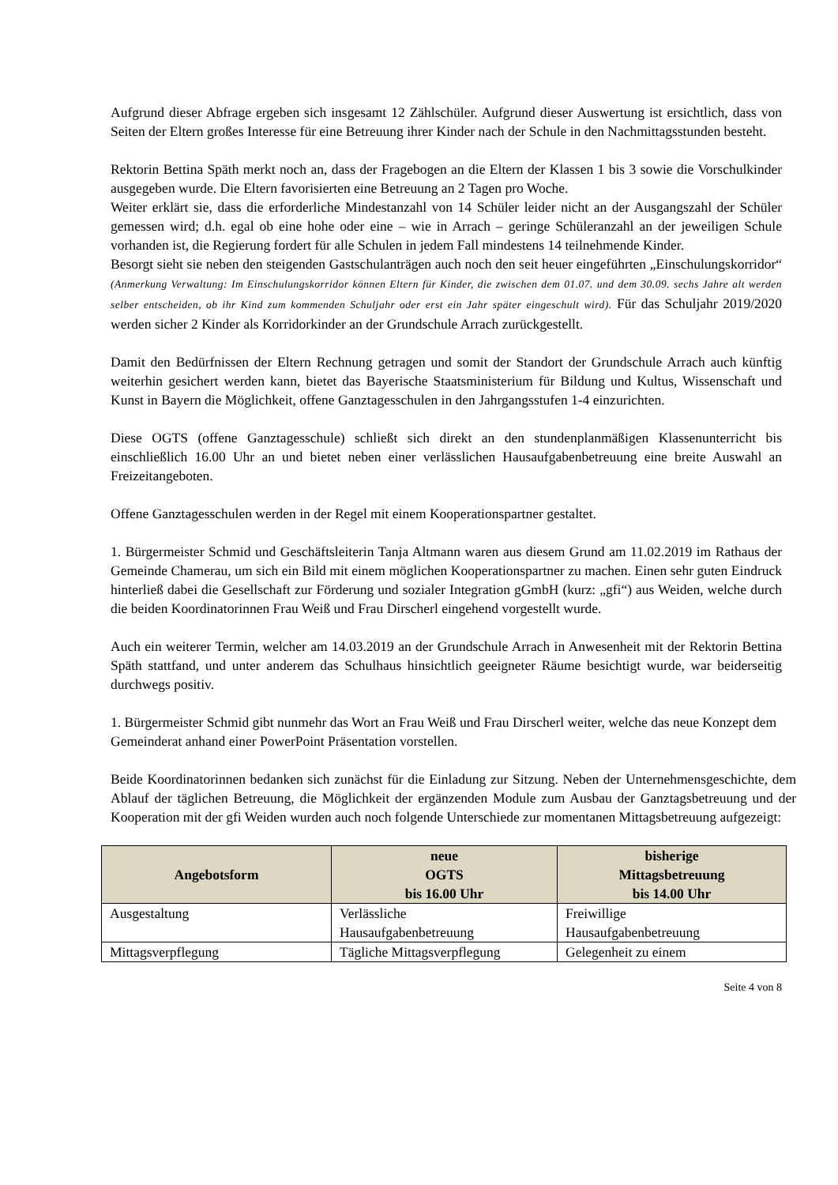Aufgrund dieser Abfrage ergeben sich insgesamt 12 Zählschüler. Aufgrund dieser Auswertung ist ersichtlich, dass von Seiten der Eltern großes Interesse für eine Betreuung ihrer Kinder nach der Schule in den Nachmittagsstunden besteht.
Rektorin Bettina Späth merkt noch an, dass der Fragebogen an die Eltern der Klassen 1 bis 3 sowie die Vorschulkinder ausgegeben wurde. Die Eltern favorisierten eine Betreuung an 2 Tagen pro Woche.
Weiter erklärt sie, dass die erforderliche Mindestanzahl von 14 Schüler leider nicht an der Ausgangszahl der Schüler gemessen wird; d.h. egal ob eine hohe oder eine – wie in Arrach – geringe Schüleranzahl an der jeweiligen Schule vorhanden ist, die Regierung fordert für alle Schulen in jedem Fall mindestens 14 teilnehmende Kinder.
Besorgt sieht sie neben den steigenden Gastschulanträgen auch noch den seit heuer eingeführten „Einschulungskorridor“ (Anmerkung Verwaltung: Im Einschulungskorridor können Eltern für Kinder, die zwischen dem 01.07. und dem 30.09. sechs Jahre alt werden selber entscheiden, ob ihr Kind zum kommenden Schuljahr oder erst ein Jahr später eingeschult wird). Für das Schuljahr 2019/2020 werden sicher 2 Kinder als Korridorkinder an der Grundschule Arrach zurückgestellt.
Damit den Bedürfnissen der Eltern Rechnung getragen und somit der Standort der Grundschule Arrach auch künftig weiterhin gesichert werden kann, bietet das Bayerische Staatsministerium für Bildung und Kultus, Wissenschaft und Kunst in Bayern die Möglichkeit, offene Ganztagesschulen in den Jahrgangsstufen 1-4 einzurichten.
Diese OGTS (offene Ganztagesschule) schließt sich direkt an den stundenplanmäßigen Klassenunterricht bis einschließlich 16.00 Uhr an und bietet neben einer verlässlichen Hausaufgabenbetreuung eine breite Auswahl an Freizeitangeboten.
Offene Ganztagesschulen werden in der Regel mit einem Kooperationspartner gestaltet.
1. Bürgermeister Schmid und Geschäftsleiterin Tanja Altmann waren aus diesem Grund am 11.02.2019 im Rathaus der Gemeinde Chamerau, um sich ein Bild mit einem möglichen Kooperationspartner zu machen. Einen sehr guten Eindruck hinterließ dabei die Gesellschaft zur Förderung und sozialer Integration gGmbH (kurz: „gfi“) aus Weiden, welche durch die beiden Koordinatorinnen Frau Weiß und Frau Dirscherl eingehend vorgestellt wurde.
Auch ein weiterer Termin, welcher am 14.03.2019 an der Grundschule Arrach in Anwesenheit mit der Rektorin Bettina Späth stattfand, und unter anderem das Schulhaus hinsichtlich geeigneter Räume besichtigt wurde, war beiderseitig durchwegs positiv.
1. Bürgermeister Schmid gibt nunmehr das Wort an Frau Weiß und Frau Dirscherl weiter, welche das neue Konzept dem Gemeinderat anhand einer PowerPoint Präsentation vorstellen.
Beide Koordinatorinnen bedanken sich zunächst für die Einladung zur Sitzung. Neben der Unternehmensgeschichte, dem Ablauf der täglichen Betreuung, die Möglichkeit der ergänzenden Module zum Ausbau der Ganztagsbetreuung und der Kooperation mit der gfi Weiden wurden auch noch folgende Unterschiede zur momentanen Mittagsbetreuung aufgezeigt:
| Angebotsform | neue OGTS bis 16.00 Uhr | bisherige Mittagsbetreuung bis 14.00 Uhr |
| --- | --- | --- |
| Ausgestaltung | Verlässliche Hausaufgabenbetreuung | Freiwillige Hausaufgabenbetreuung |
| Mittagsverpflegung | Tägliche Mittagsverpflegung | Gelegenheit zu einem |
Seite 4 von 8